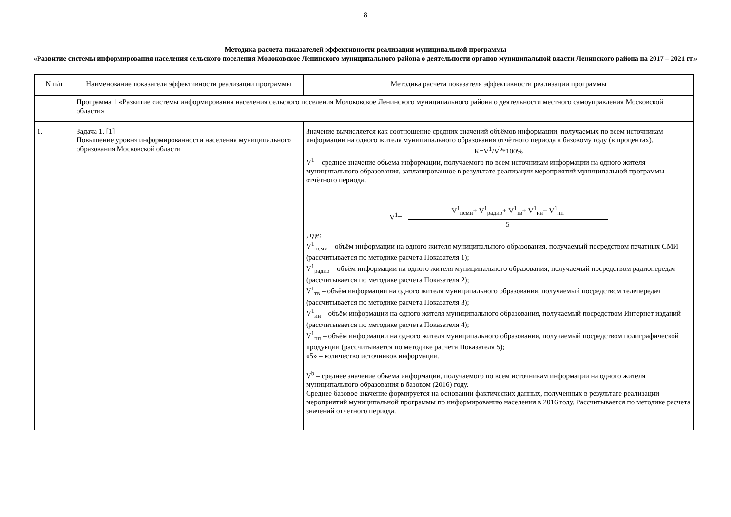8
Методика расчета показателей эффективности реализации муниципальной программы
«Развитие системы информирования населения сельского поселения Молоковское Ленинского муниципального района о деятельности органов муниципальной власти Ленинского района на 2017 – 2021 гг.»
| N п/п | Наименование показателя эффективности реализации программы | Методика расчета показателя эффективности реализации программы |
| | Программа 1 «Развитие системы информирования населения сельского поселения Молоковское Ленинского муниципального района о деятельности местного самоуправления Московской области» | |
| 1. | Задача 1. [1] Повышение уровня информированности населения муниципального образования Московской области | Значение вычисляется как соотношение средних значений объёмов информации, получаемых по всем источникам информации на одного жителя муниципального образования отчётного периода к базовому году (в процентах). K=V<sup>1</sup>/V<sup>b</sup>*100% V<sup>1</sup> – среднее значение объема информации, получаемого по всем источникам информации на одного жителя муниципального образования, запланированное в результате реализации мероприятий муниципальной программы отчётного периода. V<sup>1</sup>= V<sup>1</sup><sub>псми</sub>+ V<sup>1</sup><sub>радио</sub>+ V<sup>1</sup><sub>тв</sub>+ V<sup>1</sup><sub>ин</sub>+ V<sup>1</sup><sub>пп</sub> 5 , где: V<sup>1</sup><sub>псми</sub> – объём информации на одного жителя муниципального образования, получаемый посредством печатных СМИ (рассчитывается по методике расчета Показателя 1); V<sup>1</sup><sub>радио</sub> – объём информации на одного жителя муниципального образования, получаемый посредством радиопередач (рассчитывается по методике расчета Показателя 2); V<sup>1</sup><sub>тв</sub> – объём информации на одного жителя муниципального образования, получаемый посредством телепередач (рассчитывается по методике расчета Показателя 3); V<sup>1</sup><sub>ин</sub> – объём информации на одного жителя муниципального образования, получаемый посредством Интернет изданий (рассчитывается по методике расчета Показателя 4); V<sup>1</sup><sub>пп</sub> – объём информации на одного жителя муниципального образования, получаемый посредством полиграфической продукции (рассчитывается по методике расчета Показателя 5); «5» – количество источников информации. V<sup>b</sup> – среднее значение объема информации, получаемого по всем источникам информации на одного жителя муниципального образования в базовом (2016) году. Среднее базовое значение формируется на основании фактических данных, полученных в результате реализации мероприятий муниципальной программы по информированию населения в 2016 году. Рассчитывается по методике расчета значений отчетного периода. |